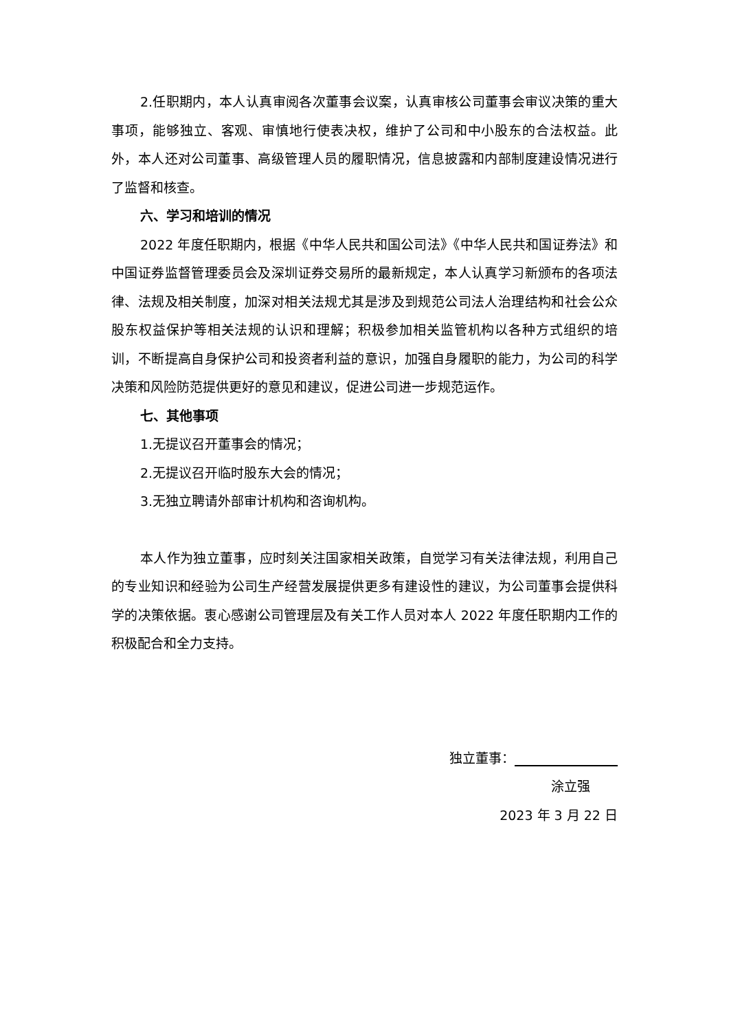2.任职期内，本人认真审阅各次董事会议案，认真审核公司董事会审议决策的重大事项，能够独立、客观、审慎地行使表决权，维护了公司和中小股东的合法权益。此外，本人还对公司董事、高级管理人员的履职情况，信息披露和内部制度建设情况进行了监督和核查。
六、学习和培训的情况
2022 年度任职期内，根据《中华人民共和国公司法》《中华人民共和国证券法》和中国证券监督管理委员会及深圳证券交易所的最新规定，本人认真学习新颁布的各项法律、法规及相关制度，加深对相关法规尤其是涉及到规范公司法人治理结构和社会公众股东权益保护等相关法规的认识和理解；积极参加相关监管机构以各种方式组织的培训，不断提高自身保护公司和投资者利益的意识，加强自身履职的能力，为公司的科学决策和风险防范提供更好的意见和建议，促进公司进一步规范运作。
七、其他事项
1.无提议召开董事会的情况；
2.无提议召开临时股东大会的情况；
3.无独立聘请外部审计机构和咨询机构。
本人作为独立董事，应时刻关注国家相关政策，自觉学习有关法律法规，利用自己的专业知识和经验为公司生产经营发展提供更多有建设性的建议，为公司董事会提供科学的决策依据。衷心感谢公司管理层及有关工作人员对本人 2022 年度任职期内工作的积极配合和全力支持。
独立董事：
涂立强
2023 年 3 月 22 日